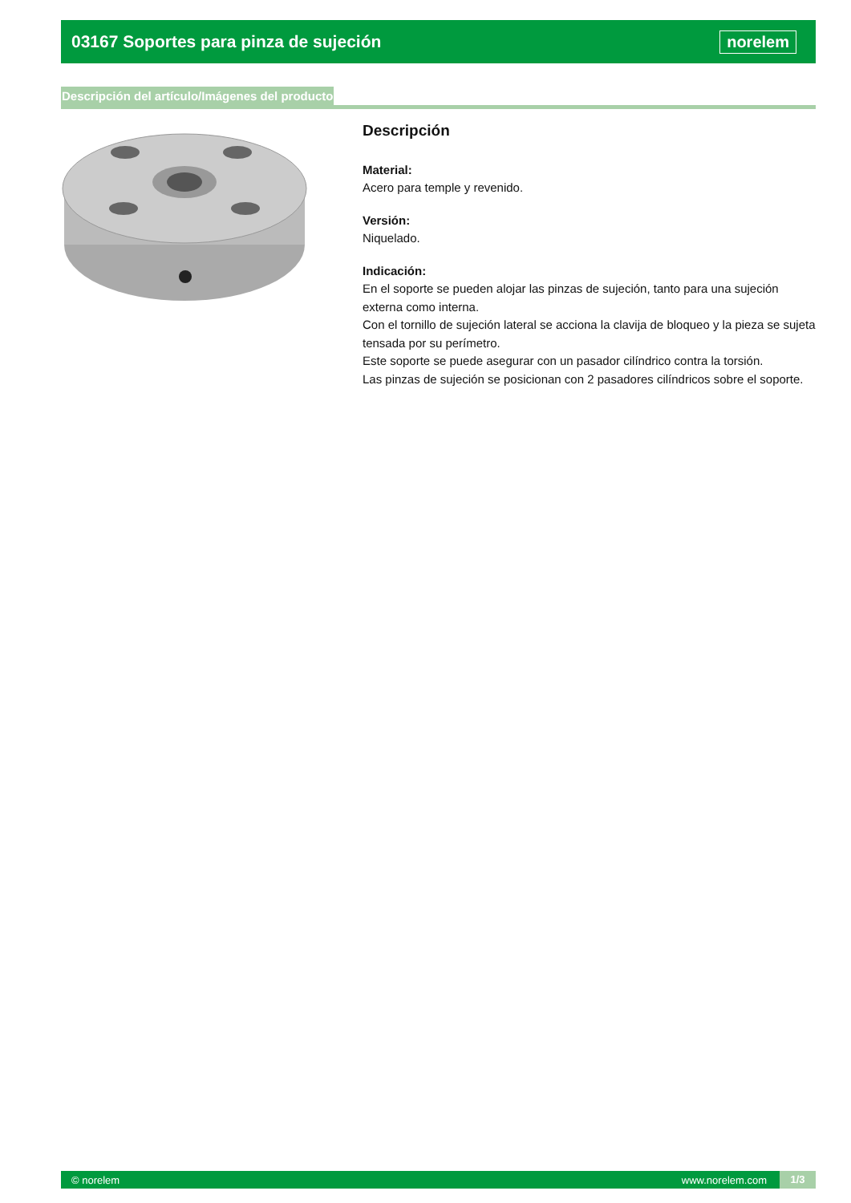03167 Soportes para pinza de sujeción
norelem
Descripción del artículo/Imágenes del producto
Descripción
Material:
Acero para temple y revenido.
Versión:
Niquelado.
Indicación:
En el soporte se pueden alojar las pinzas de sujeción, tanto para una sujeción externa como interna.
Con el tornillo de sujeción lateral se acciona la clavija de bloqueo y la pieza se sujeta tensada por su perímetro.
Este soporte se puede asegurar con un pasador cilíndrico contra la torsión.
Las pinzas de sujeción se posicionan con 2 pasadores cilíndricos sobre el soporte.
© norelem www.norelem.com 1/3